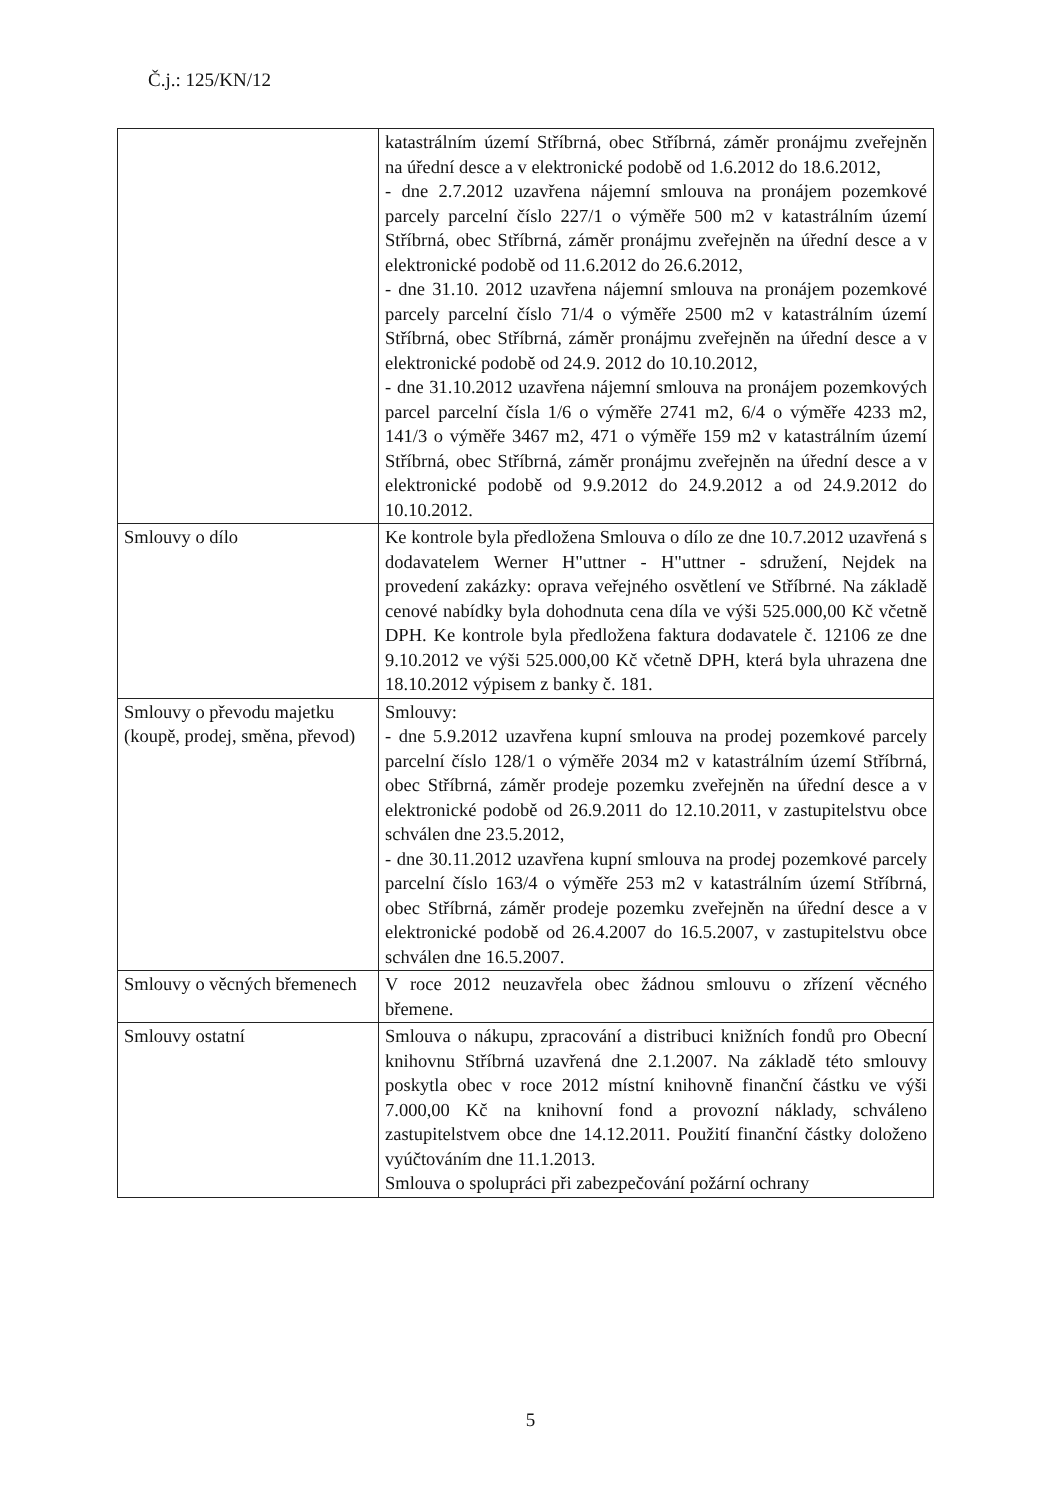Č.j.: 125/KN/12
| | katastrálním území Stříbrná, obec Stříbrná, záměr pronájmu zveřejněn na úřední desce a v elektronické podobě od 1.6.2012 do 18.6.2012, - dne 2.7.2012 uzavřena nájemní smlouva na pronájem pozemkové parcely parcelní číslo 227/1 o výměře 500 m2 v katastrálním území Stříbrná, obec Stříbrná, záměr pronájmu zveřejněn na úřední desce a v elektronické podobě od 11.6.2012 do 26.6.2012, - dne 31.10. 2012 uzavřena nájemní smlouva na pronájem pozemkové parcely parcelní číslo 71/4 o výměře 2500 m2 v katastrálním území Stříbrná, obec Stříbrná, záměr pronájmu zveřejněn na úřední desce a v elektronické podobě od 24.9. 2012 do 10.10.2012, - dne 31.10.2012 uzavřena nájemní smlouva na pronájem pozemkových parcel parcelní čísla 1/6 o výměře 2741 m2, 6/4 o výměře 4233 m2, 141/3 o výměře 3467 m2, 471 o výměře 159 m2 v katastrálním území Stříbrná, obec Stříbrná, záměr pronájmu zveřejněn na úřední desce a v elektronické podobě od 9.9.2012 do 24.9.2012 a od 24.9.2012 do 10.10.2012. |
| Smlouvy o dílo | Ke kontrole byla předložena Smlouva o dílo ze dne 10.7.2012 uzavřená s dodavatelem Werner H"uttner - H"uttner - sdružení, Nejdek na provedení zakázky: oprava veřejného osvětlení ve Stříbrné. Na základě cenové nabídky byla dohodnuta cena díla ve výši 525.000,00 Kč včetně DPH. Ke kontrole byla předložena faktura dodavatele č. 12106 ze dne 9.10.2012 ve výši 525.000,00 Kč včetně DPH, která byla uhrazena dne 18.10.2012 výpisem z banky č. 181. |
| Smlouvy o převodu majetku (koupě, prodej, směna, převod) | Smlouvy: - dne 5.9.2012 uzavřena kupní smlouva na prodej pozemkové parcely parcelní číslo 128/1 o výměře 2034 m2 v katastrálním území Stříbrná, obec Stříbrná, záměr prodeje pozemku zveřejněn na úřední desce a v elektronické podobě od 26.9.2011 do 12.10.2011, v zastupitelstvu obce schválen dne 23.5.2012, - dne 30.11.2012 uzavřena kupní smlouva na prodej pozemkové parcely parcelní číslo 163/4 o výměře 253 m2 v katastrálním území Stříbrná, obec Stříbrná, záměr prodeje pozemku zveřejněn na úřední desce a v elektronické podobě od 26.4.2007 do 16.5.2007, v zastupitelstvu obce schválen dne 16.5.2007. |
| Smlouvy o věcných břemenech | V roce 2012 neuzavřela obec žádnou smlouvu o zřízení věcného břemene. |
| Smlouvy ostatní | Smlouva o nákupu, zpracování a distribuci knižních fondů pro Obecní knihovnu Stříbrná uzavřená dne 2.1.2007. Na základě této smlouvy poskytla obec v roce 2012 místní knihovně finanční částku ve výši 7.000,00 Kč na knihovní fond a provozní náklady, schváleno zastupitelstvem obce dne 14.12.2011. Použití finanční částky doloženo vyúčtováním dne 11.1.2013. Smlouva o spolupráci při zabezpečování požární ochrany |
5